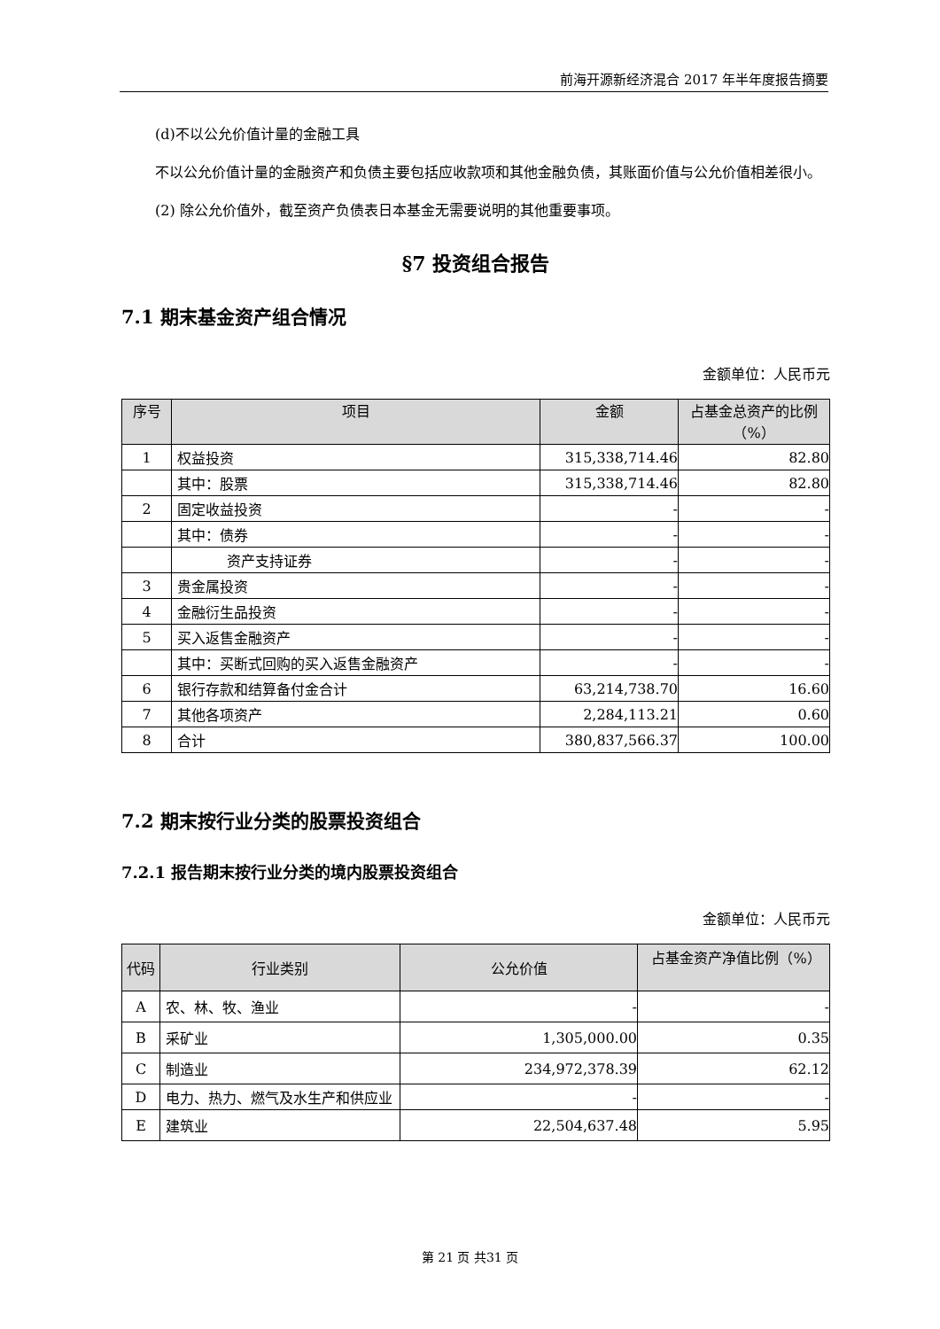前海开源新经济混合 2017 年半年度报告摘要
(d)不以公允价值计量的金融工具
不以公允价值计量的金融资产和负债主要包括应收款项和其他金融负债，其账面价值与公允价值相差很小。
(2) 除公允价值外，截至资产负债表日本基金无需要说明的其他重要事项。
§7 投资组合报告
7.1 期末基金资产组合情况
金额单位：人民币元
| 序号 | 项目 | 金额 | 占基金总资产的比例（%） |
| --- | --- | --- | --- |
| 1 | 权益投资 | 315,338,714.46 | 82.80 |
| | 其中：股票 | 315,338,714.46 | 82.80 |
| 2 | 固定收益投资 | - | - |
| | 其中：债券 | - | - |
| | 资产支持证券 | - | - |
| 3 | 贵金属投资 | - | - |
| 4 | 金融衍生品投资 | - | - |
| 5 | 买入返售金融资产 | - | - |
| | 其中：买断式回购的买入返售金融资产 | - | - |
| 6 | 银行存款和结算备付金合计 | 63,214,738.70 | 16.60 |
| 7 | 其他各项资产 | 2,284,113.21 | 0.60 |
| 8 | 合计 | 380,837,566.37 | 100.00 |
7.2 期末按行业分类的股票投资组合
7.2.1 报告期末按行业分类的境内股票投资组合
金额单位：人民币元
| 代码 | 行业类别 | 公允价值 | 占基金资产净值比例（%） |
| --- | --- | --- | --- |
| A | 农、林、牧、渔业 | - | - |
| B | 采矿业 | 1,305,000.00 | 0.35 |
| C | 制造业 | 234,972,378.39 | 62.12 |
| D | 电力、热力、燃气及水生产和供应业 | - | - |
| E | 建筑业 | 22,504,637.48 | 5.95 |
第 21 页 共31 页